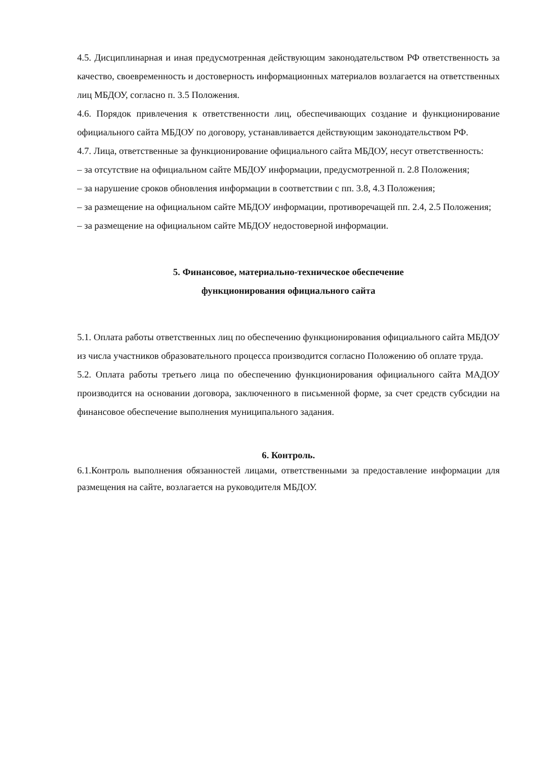4.5. Дисциплинарная и иная предусмотренная действующим законодательством РФ ответственность за качество, своевременность и достоверность информационных материалов возлагается на ответственных лиц МБДОУ, согласно п. 3.5 Положения.
4.6. Порядок привлечения к ответственности лиц, обеспечивающих создание и функционирование официального сайта МБДОУ по договору, устанавливается действующим законодательством РФ.
4.7. Лица, ответственные за функционирование официального сайта МБДОУ, несут ответственность:
– за отсутствие на официальном сайте МБДОУ информации, предусмотренной п. 2.8 Положения;
– за нарушение сроков обновления информации в соответствии с пп. 3.8, 4.3 Положения;
– за размещение на официальном сайте МБДОУ информации, противоречащей пп. 2.4, 2.5 Положения;
– за размещение на официальном сайте МБДОУ недостоверной информации.
5. Финансовое, материально-техническое обеспечение
функционирования официального сайта
5.1. Оплата работы ответственных лиц по обеспечению функционирования официального сайта МБДОУ из числа участников образовательного процесса производится согласно Положению об оплате труда.
5.2. Оплата работы третьего лица по обеспечению функционирования официального сайта МАДОУ производится на основании договора, заключенного в письменной форме, за счет средств субсидии на финансовое обеспечение выполнения муниципального задания.
6. Контроль.
6.1.Контроль выполнения обязанностей лицами, ответственными за предоставление информации для размещения на сайте, возлагается на руководителя МБДОУ.